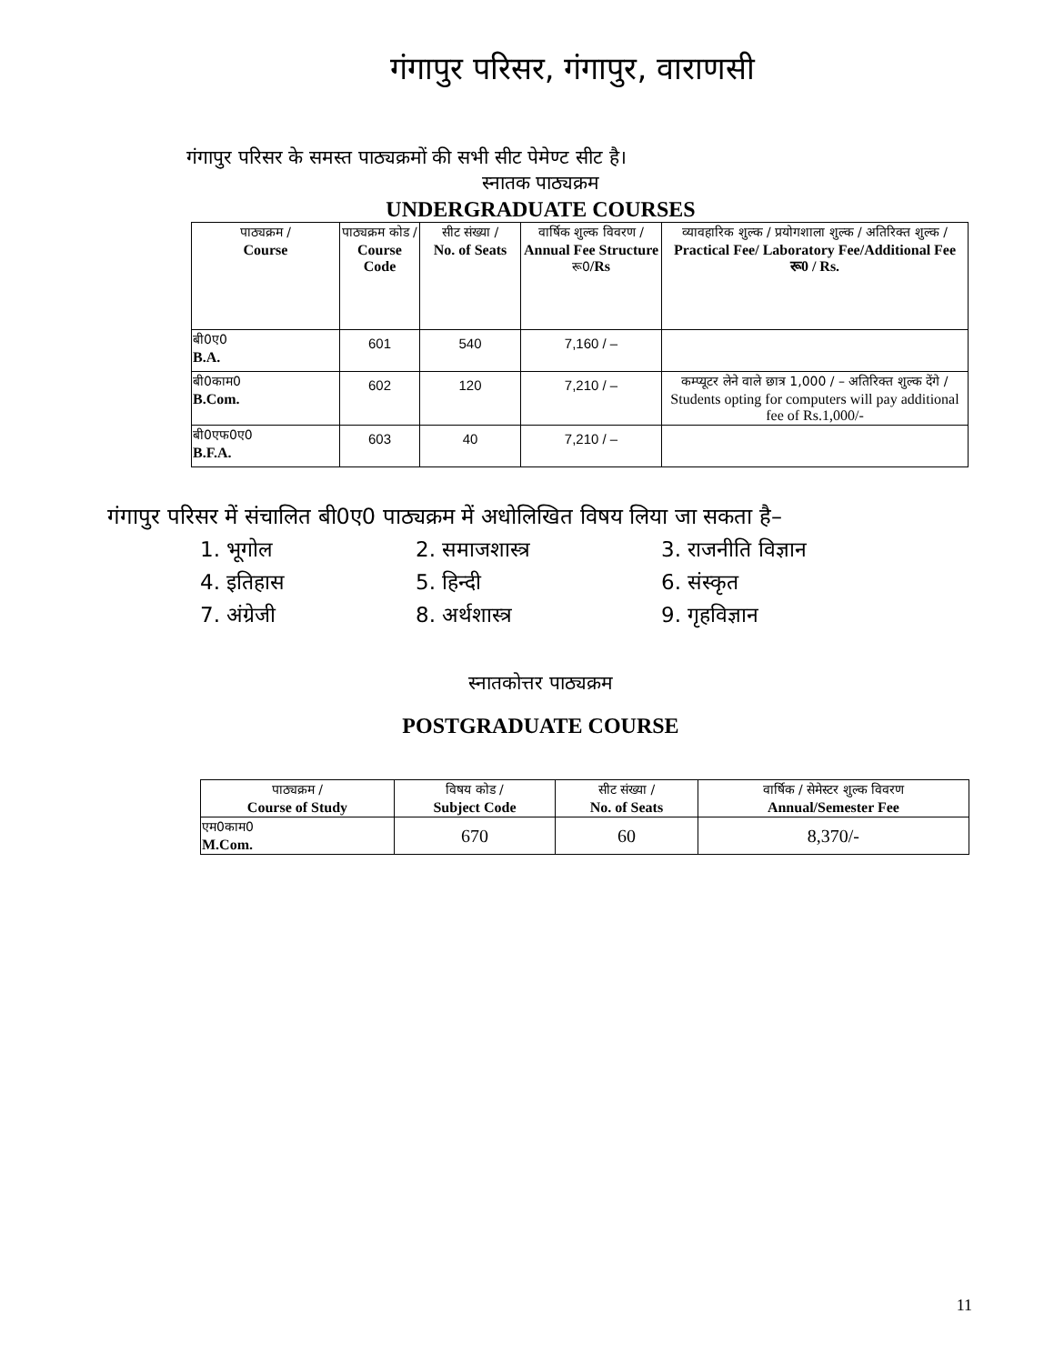गंगापुर परिसर, गंगापुर, वाराणसी
गंगापुर परिसर के समस्त पाठ्यक्रमों की सभी सीट पेमेण्ट सीट है।
स्नातक पाठ्यक्रम
UNDERGRADUATE COURSES
| पाठ्यक्रम / Course | पाठ्यक्रम कोड / Course Code | सीट संख्या / No. of Seats | वार्षिक शुल्क विवरण / Annual Fee Structure रू0 /Rs | व्यावहारिक शुल्क / प्रयोगशाला शुल्क / अतिरिक्त शुल्क / Practical Fee/ Laboratory Fee/Additional Fee रू0 / Rs. |
| --- | --- | --- | --- | --- |
| बी0ए0 B.A. | 601 | 540 | 7,160 / – | |
| बी0काम0 B.Com. | 602 | 120 | 7,210 / – | कम्प्यूटर लेने वाले छात्र 1,000 / – अतिरिक्त शुल्क देंगे / Students opting for computers will pay additional fee of Rs.1,000/- |
| बी0एफ0ए0 B.F.A. | 603 | 40 | 7,210 / – | |
गंगापुर परिसर में संचालित बी0ए0 पाठ्यक्रम में अधोलिखित विषय लिया जा सकता है–
1. भूगोल
2. समाजशास्त्र
3. राजनीति विज्ञान
4. इतिहास
5. हिन्दी
6. संस्कृत
7. अंग्रेजी
8. अर्थशास्त्र
9. गृहविज्ञान
स्नातकोत्तर पाठ्यक्रम
POSTGRADUATE COURSE
| पाठ्यक्रम / Course of Study | विषय कोड / Subject Code | सीट संख्या / No. of Seats | वार्षिक / सेमेस्टर शुल्क विवरण Annual/Semester Fee |
| --- | --- | --- | --- |
| एम0काम0 M.Com. | 670 | 60 | 8,370/- |
11